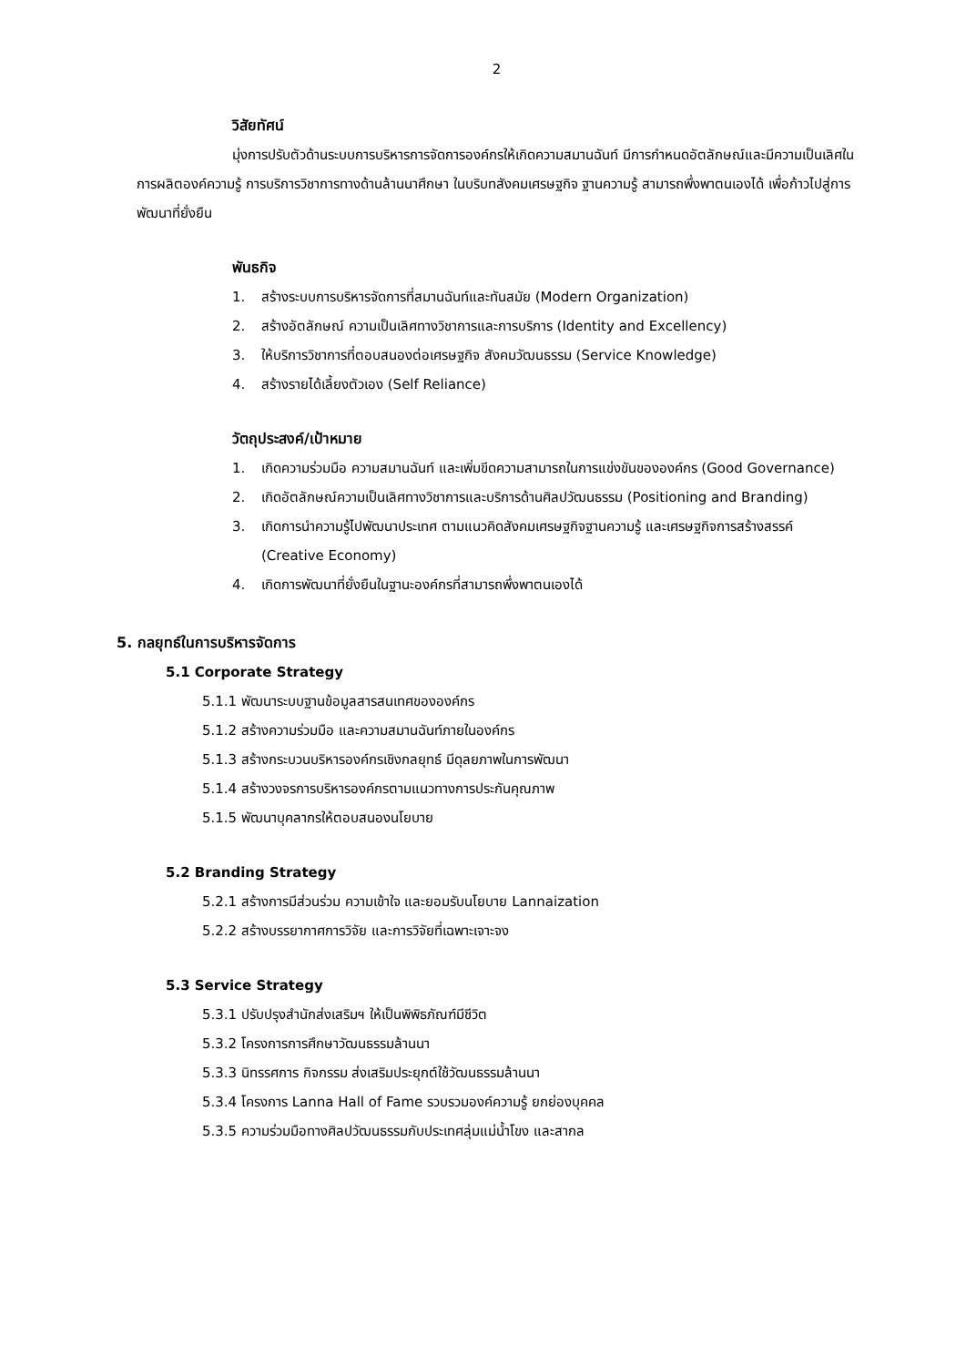2
วิสัยทัศน์
มุ่งการปรับตัวด้านระบบการบริหารการจัดการองค์กรให้เกิดความสมานฉันท์ มีการกำหนดอัตลักษณ์และมีความเป็นเลิศในการผลิตองค์ความรู้ การบริการวิชาการทางด้านล้านนาศึกษา ในบริบทสังคมเศรษฐกิจ ฐานความรู้ สามารถพึ่งพาตนเองได้ เพื่อก้าวไปสู่การพัฒนาที่ยั่งยืน
พันธกิจ
1. สร้างระบบการบริหารจัดการที่สมานฉันท์และทันสมัย (Modern Organization)
2. สร้างอัตลักษณ์ ความเป็นเลิศทางวิชาการและการบริการ (Identity and Excellency)
3. ให้บริการวิชาการที่ตอบสนองต่อเศรษฐกิจ สังคมวัฒนธรรม (Service Knowledge)
4. สร้างรายได้เลี้ยงตัวเอง (Self Reliance)
วัตถุประสงค์/เป้าหมาย
1. เกิดความร่วมมือ ความสมานฉันท์ และเพิ่มขีดความสามารถในการแข่งขันขององค์กร (Good Governance)
2. เกิดอัตลักษณ์ความเป็นเลิศทางวิชาการและบริการด้านศิลปวัฒนธรรม (Positioning and Branding)
3. เกิดการนำความรู้ไปพัฒนาประเทศ ตามแนวคิดสังคมเศรษฐกิจฐานความรู้ และเศรษฐกิจการสร้างสรรค์ (Creative Economy)
4. เกิดการพัฒนาที่ยั่งยืนในฐานะองค์กรที่สามารถพึ่งพาตนเองได้
5. กลยุทธ์ในการบริหารจัดการ
5.1 Corporate Strategy
5.1.1 พัฒนาระบบฐานข้อมูลสารสนเทศขององค์กร
5.1.2 สร้างความร่วมมือ และความสมานฉันท์ภายในองค์กร
5.1.3 สร้างกระบวนบริหารองค์กรเชิงกลยุทธ์ มีดุลยภาพในการพัฒนา
5.1.4 สร้างวงจรการบริหารองค์กรตามแนวทางการประกันคุณภาพ
5.1.5 พัฒนาบุคลากรให้ตอบสนองนโยบาย
5.2 Branding Strategy
5.2.1 สร้างการมีส่วนร่วม ความเข้าใจ และยอมรับนโยบาย Lannaization
5.2.2 สร้างบรรยากาศการวิจัย และการวิจัยที่เฉพาะเจาะจง
5.3 Service Strategy
5.3.1 ปรับปรุงสำนักส่งเสริมฯ ให้เป็นพิพิธภัณฑ์มีชีวิต
5.3.2 โครงการการศึกษาวัฒนธรรมล้านนา
5.3.3 นิทรรศการ กิจกรรม ส่งเสริมประยุกต์ใช้วัฒนธรรมล้านนา
5.3.4 โครงการ Lanna Hall of Fame รวบรวมองค์ความรู้ ยกย่องบุคคล
5.3.5 ความร่วมมือทางศิลปวัฒนธรรมกับประเทศลุ่มแม่น้ำโขง และสากล